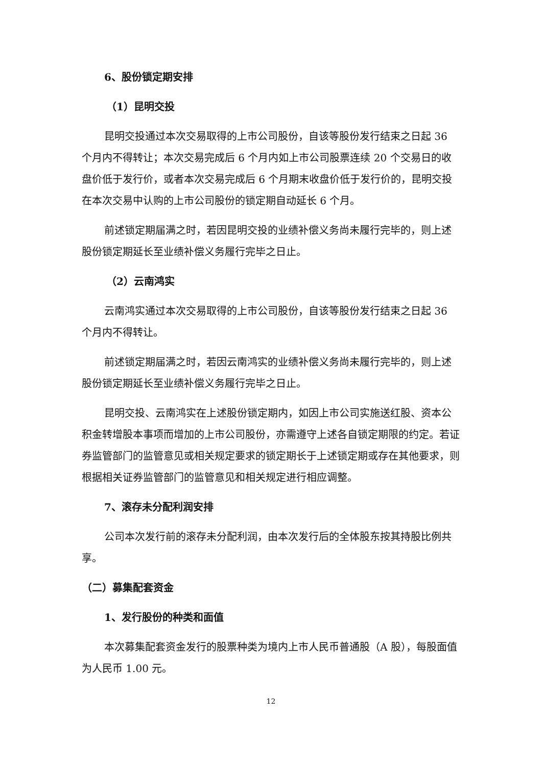6、股份锁定期安排
（1）昆明交投
昆明交投通过本次交易取得的上市公司股份，自该等股份发行结束之日起 36 个月内不得转让；本次交易完成后 6 个月内如上市公司股票连续 20 个交易日的收盘价低于发行价，或者本次交易完成后 6 个月期末收盘价低于发行价的，昆明交投在本次交易中认购的上市公司股份的锁定期自动延长 6 个月。
前述锁定期届满之时，若因昆明交投的业绩补偿义务尚未履行完毕的，则上述股份锁定期延长至业绩补偿义务履行完毕之日止。
（2）云南鸿实
云南鸿实通过本次交易取得的上市公司股份，自该等股份发行结束之日起 36 个月内不得转让。
前述锁定期届满之时，若因云南鸿实的业绩补偿义务尚未履行完毕的，则上述股份锁定期延长至业绩补偿义务履行完毕之日止。
昆明交投、云南鸿实在上述股份锁定期内，如因上市公司实施送红股、资本公积金转增股本事项而增加的上市公司股份，亦需遵守上述各自锁定期限的约定。若证券监管部门的监管意见或相关规定要求的锁定期长于上述锁定期或存在其他要求，则根据相关证券监管部门的监管意见和相关规定进行相应调整。
7、滚存未分配利润安排
公司本次发行前的滚存未分配利润，由本次发行后的全体股东按其持股比例共享。
（二）募集配套资金
1、发行股份的种类和面值
本次募集配套资金发行的股票种类为境内上市人民币普通股（A 股），每股面值为人民币 1.00 元。
12